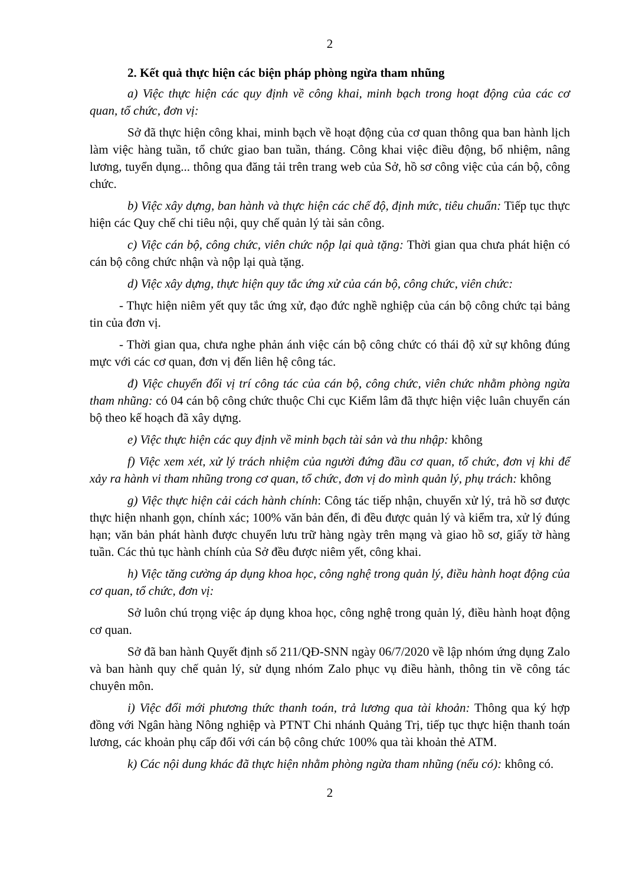2
2. Kết quả thực hiện các biện pháp phòng ngừa tham nhũng
a) Việc thực hiện các quy định về công khai, minh bạch trong hoạt động của các cơ quan, tổ chức, đơn vị:
Sở đã thực hiện công khai, minh bạch về hoạt động của cơ quan thông qua ban hành lịch làm việc hàng tuần, tổ chức giao ban tuần, tháng. Công khai việc điều động, bổ nhiệm, nâng lương, tuyển dụng... thông qua đăng tải trên trang web của Sở, hồ sơ công việc của cán bộ, công chức.
b) Việc xây dựng, ban hành và thực hiện các chế độ, định mức, tiêu chuẩn: Tiếp tục thực hiện các Quy chế chi tiêu nội, quy chế quản lý tài sản công.
c) Việc cán bộ, công chức, viên chức nộp lại quà tặng: Thời gian qua chưa phát hiện có cán bộ công chức nhận và nộp lại quà tặng.
d) Việc xây dựng, thực hiện quy tắc ứng xử của cán bộ, công chức, viên chức:
- Thực hiện niêm yết quy tắc ứng xử, đạo đức nghề nghiệp của cán bộ công chức tại bảng tin của đơn vị.
- Thời gian qua, chưa nghe phản ánh việc cán bộ công chức có thái độ xử sự không đúng mực với các cơ quan, đơn vị đến liên hệ công tác.
đ) Việc chuyển đổi vị trí công tác của cán bộ, công chức, viên chức nhằm phòng ngừa tham nhũng: có 04 cán bộ công chức thuộc Chi cục Kiểm lâm đã thực hiện việc luân chuyển cán bộ theo kế hoạch đã xây dựng.
e) Việc thực hiện các quy định về minh bạch tài sản và thu nhập: không
f) Việc xem xét, xử lý trách nhiệm của người đứng đầu cơ quan, tổ chức, đơn vị khi để xảy ra hành vi tham nhũng trong cơ quan, tổ chức, đơn vị do mình quản lý, phụ trách: không
g) Việc thực hiện cải cách hành chính: Công tác tiếp nhận, chuyển xử lý, trả hồ sơ được thực hiện nhanh gọn, chính xác; 100% văn bản đến, đi đều được quản lý và kiểm tra, xử lý đúng hạn; văn bản phát hành được chuyển lưu trữ hàng ngày trên mạng và giao hồ sơ, giấy tờ hàng tuần. Các thủ tục hành chính của Sở đều được niêm yết, công khai.
h) Việc tăng cường áp dụng khoa học, công nghệ trong quản lý, điều hành hoạt động của cơ quan, tổ chức, đơn vị:
Sở luôn chú trọng việc áp dụng khoa học, công nghệ trong quản lý, điều hành hoạt động cơ quan.
Sở đã ban hành Quyết định số 211/QĐ-SNN ngày 06/7/2020 về lập nhóm ứng dụng Zalo và ban hành quy chế quản lý, sử dụng nhóm Zalo phục vụ điều hành, thông tin về công tác chuyên môn.
i) Việc đổi mới phương thức thanh toán, trả lương qua tài khoản: Thông qua ký hợp đồng với Ngân hàng Nông nghiệp và PTNT Chi nhánh Quảng Trị, tiếp tục thực hiện thanh toán lương, các khoản phụ cấp đối với cán bộ công chức 100% qua tài khoản thẻ ATM.
k) Các nội dung khác đã thực hiện nhằm phòng ngừa tham nhũng (nếu có): không có.
2